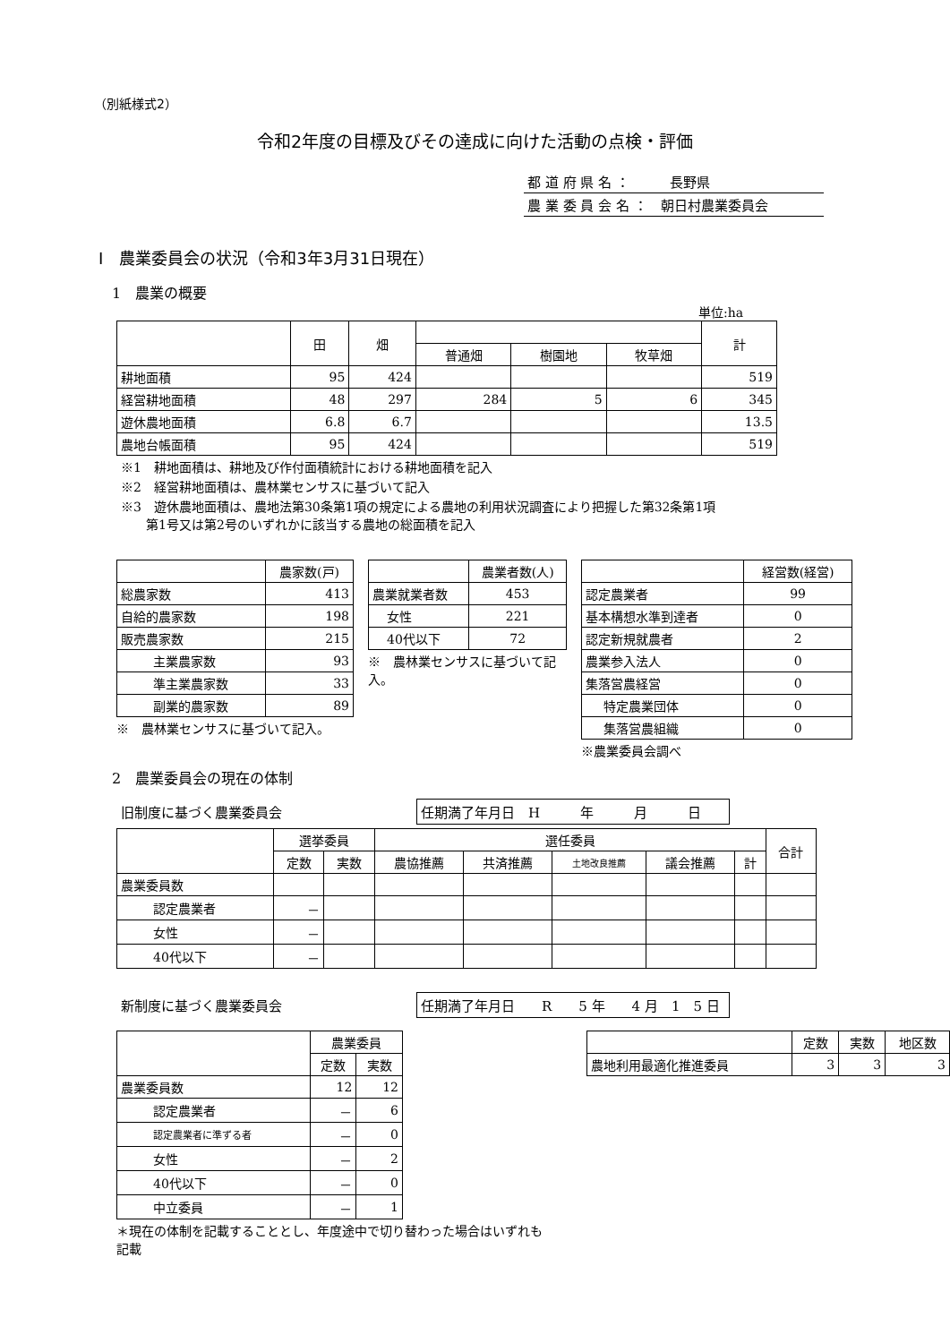（別紙様式2）
令和2年度の目標及びその達成に向けた活動の点検・評価
都 道 府 県 名 ：　　　長野県
農 業 委 員 会 名 ：　朝日村農業委員会
Ⅰ　農業委員会の状況（令和3年3月31日現在）
1　農業の概要
単位:ha
| | 田 | 畑 | | | | 計 |
| --- | --- | --- | --- | --- | --- | --- |
| | | | 普通畑 | 樹園地 | 牧草畑 | |
| 耕地面積 | 95 | 424 | | | | 519 |
| 経営耕地面積 | 48 | 297 | 284 | 5 | 6 | 345 |
| 遊休農地面積 | 6.8 | 6.7 | | | | 13.5 |
| 農地台帳面積 | 95 | 424 | | | | 519 |
※1　耕地面積は、耕地及び作付面積統計における耕地面積を記入
※2　経営耕地面積は、農林業センサスに基づいて記入
※3　遊休農地面積は、農地法第30条第1項の規定による農地の利用状況調査により把握した第32条第1項
　　第1号又は第2号のいずれかに該当する農地の総面積を記入
| | 農家数(戸) |
| --- | --- |
| 総農家数 | 413 |
| 自給的農家数 | 198 |
| 販売農家数 | 215 |
| 主業農家数 | 93 |
| 準主業農家数 | 33 |
| 副業的農家数 | 89 |
※　農林業センサスに基づいて記入。
| | 農業者数(人) |
| --- | --- |
| 農業就業者数 | 453 |
| 女性 | 221 |
| 40代以下 | 72 |
※　農林業センサスに基づいて記入。
| | 経営数(経営) |
| --- | --- |
| 認定農業者 | 99 |
| 基本構想水準到達者 | 0 |
| 認定新規就農者 | 2 |
| 農業参入法人 | 0 |
| 集落営農経営 | 0 |
| 特定農業団体 | 0 |
| 集落営農組織 | 0 |
※農業委員会調べ
2　農業委員会の現在の体制
旧制度に基づく農業委員会
任期満了年月日　H　　　年　　　月　　　日
| | 選挙委員 | | 選任委員 | | | | | 合計 |
| --- | --- | --- | --- | --- | --- | --- | --- | --- |
| | 定数 | 実数 | 農協推薦 | 共済推薦 | 土地改良推薦 | 議会推薦 | 計 | |
| 農業委員数 | | | | | | | | |
| 認定農業者 | － | | | | | | | |
| 女性 | － | | | | | | | |
| 40代以下 | － | | | | | | | |
新制度に基づく農業委員会
任期満了年月日　　R　　5 年　　4 月　1　5 日
| | 農業委員 | |
| --- | --- | --- |
| | 定数 | 実数 |
| 農業委員数 | 12 | 12 |
| 認定農業者 | － | 6 |
| 認定農業者に準ずる者 | － | 0 |
| 女性 | － | 2 |
| 40代以下 | － | 0 |
| 中立委員 | － | 1 |
＊現在の体制を記載することとし、年度途中で切り替わった場合はいずれも記載
| | 定数 | 実数 | 地区数 |
| --- | --- | --- | --- |
| 農地利用最適化推進委員 | 3 | 3 | 3 |